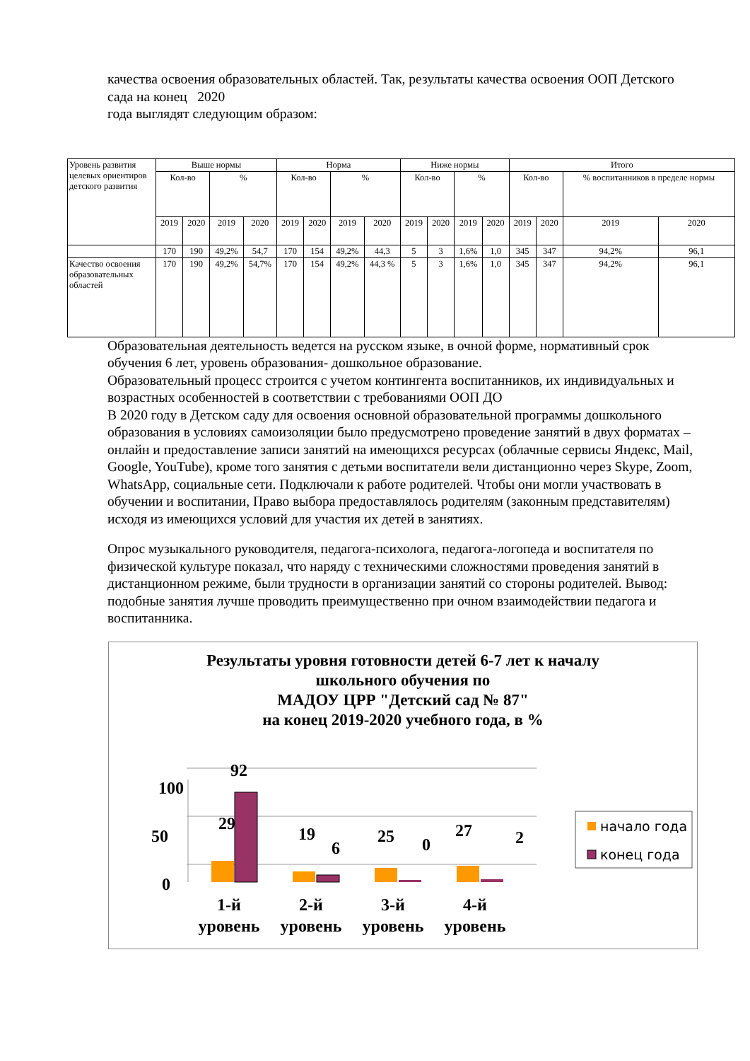качества освоения образовательных областей. Так, результаты качества освоения ООП Детского сада на конец 2020
года выглядят следующим образом:
| Уровень развития целевых ориентиров детского развития | Выше нормы | | | | Норма | | | | Ниже нормы | | | | Итого | | | |
| --- | --- | --- | --- | --- | --- | --- | --- | --- | --- | --- | --- | --- | --- | --- | --- | --- |
| | Кол-во | | % | | Кол-во | | % | | Кол-во | | % | | Кол-во | | % воспитанников в пределе нормы | |
| | 2019 | 2020 | 2019 | 2020 | 2019 | 2020 | 2019 | 2020 | 2019 | 2020 | 2019 | 2020 | 2019 | 2020 | 2019 | 2020 |
| | 170 | 190 | 49,2% | 54,7 | 170 | 154 | 49,2% | 44,3 | 5 | 3 | 1,6% | 1,0 | 345 | 347 | 94,2% | 96,1 |
| Качество освоения образовательных областей | 170 | 190 | 49,2% | 54,7% | 170 | 154 | 49,2% | 44,3 % | 5 | 3 | 1,6% | 1,0 | 345 | 347 | 94,2% | 96,1 |
Образовательная деятельность ведется на русском языке, в очной форме, нормативный срок обучения 6 лет, уровень образования- дошкольное образование.
Образовательный процесс строится с учетом контингента воспитанников, их индивидуальных и возрастных особенностей в соответствии с требованиями ООП ДО
В 2020 году в Детском саду для освоения основной образовательной программы дошкольного образования в условиях самоизоляции было предусмотрено проведение занятий в двух форматах – онлайн и предоставление записи занятий на имеющихся ресурсах (облачные сервисы Яндекс, Mail, Google, YouTube), кроме того занятия с детьми воспитатели вели дистанционно через Skype, Zoom, WhatsApp, социальные сети. Подключали к работе родителей. Чтобы они могли участвовать в обучении и воспитании, Право выбора предоставлялось родителям (законным представителям) исходя из имеющихся условий для участия их детей в занятиях.
Опрос музыкального руководителя, педагога-психолога, педагога-логопеда и воспитателя по физической культуре показал, что наряду с техническими сложностями проведения занятий в дистанционном режиме, были трудности в организации занятий со стороны родителей. Вывод: подобные занятия лучше проводить преимущественно при очном взаимодействии педагога и воспитанника.
Результаты уровня готовности детей 6-7 лет к началу
школьного обучения по
МАДОУ ЦРР "Детский сад № 87"
на конец 2019-2020 учебного года, в %
100
50
0
92
29
19
6
25
0
27
2
1-й
уровень
2-й
уровень
3-й
уровень
4-й
уровень
начало года
конец года